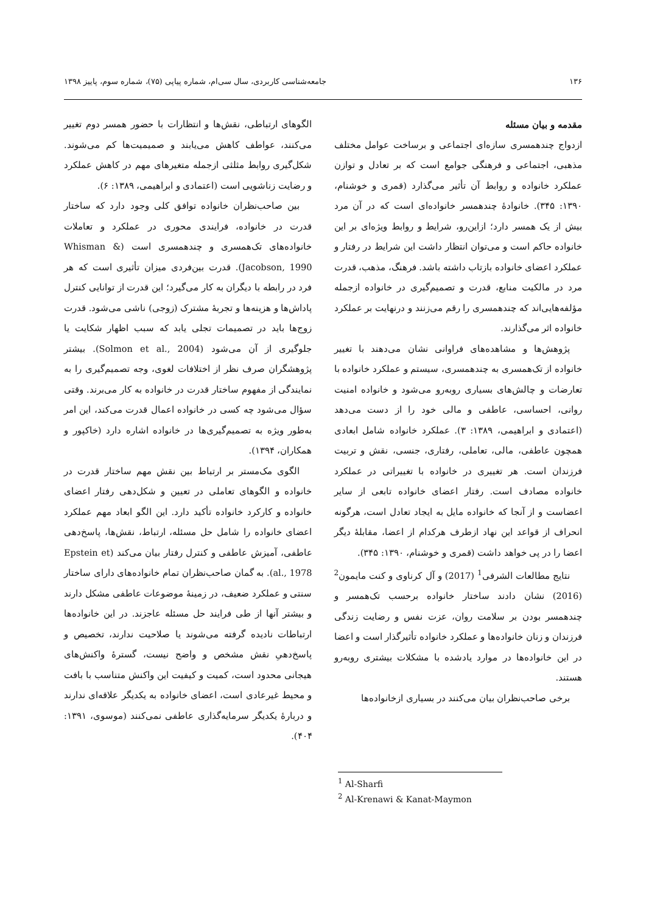۱۳۶ جامعه‌شناسی کاربردی، سال سی‌ام، شماره پیاپی (۷۵)، شماره سوم، پاییز ۱۳۹۸
مقدمه و بیان مسئله
ازدواج چندهمسری سازه‌ای اجتماعی و برساخت عوامل مختلف مذهبی، اجتماعی و فرهنگی جوامع است که بر تعادل و توازن عملکرد خانواده و روابط آن تأثیر می‌گذارد (قمری و خوشنام، ۱۳۹۰: ۳۴۵). خانوادۀ چندهمسر خانواده‌ای است که در آن مرد بیش از یک همسر دارد؛ ازاین‌رو، شرایط و روابط ویژه‌ای بر این خانواده حاکم است و می‌توان انتظار داشت این شرایط در رفتار و عملکرد اعضای خانواده بازتاب داشته باشد. فرهنگ، مذهب، قدرت مرد در مالکیت منابع، قدرت و تصمیم‌گیری در خانواده ازجمله مؤلفه‌هایی‌اند که چندهمسری را رقم می‌زنند و درنهایت بر عملکرد خانواده اثر می‌گذارند.
پژوهش‌ها و مشاهده‌های فراوانی نشان می‌دهند با تغییر خانواده از تک‌همسری به چندهمسری، سیستم و عملکرد خانواده با تعارضات و چالش‌های بسیاری روبه‌رو می‌شود و خانواده امنیت روانی، احساسی، عاطفی و مالی خود را از دست می‌دهد (اعتمادی و ابراهیمی، ۱۳۸۹: ۳). عملکرد خانواده شامل ابعادی همچون عاطفی، مالی، تعاملی، رفتاری، جنسی، نقش و تربیت فرزندان است. هر تغییری در خانواده با تغییراتی در عملکرد خانواده مصادف است. رفتار اعضای خانواده تابعی از سایر اعضاست و از آنجا که خانواده مایل به ایجاد تعادل است، هرگونه انحراف از قواعد این نهاد ازطرف هرکدام از اعضا، مقابلۀ دیگر اعضا را در پی خواهد داشت (قمری و خوشنام، ۱۳۹۰: ۳۴۵).
نتایج مطالعات الشرفی<sup>1</sup> (2017) و آل کرناوی و کنت مایمون<sup>2</sup> (2016) نشان دادند ساختار خانواده برحسب تک‌همسر و چندهمسر بودن بر سلامت روان، عزت نفس و رضایت زندگی فرزندان و زنان خانواده‌ها و عملکرد خانواده تأثیرگذار است و اعضا در این خانواده‌ها در موارد یادشده با مشکلات بیشتری روبه‌رو هستند.
برخی صاحب‌نظران بیان می‌کنند در بسیاری ازخانواده‌ها
الگوهای ارتباطی، نقش‌ها و انتظارات با حضور همسر دوم تغییر می‌کنند، عواطف کاهش می‌یابند و صمیمیت‌ها کم می‌شوند. شکل‌گیری روابط مثلثی ازجمله متغیرهای مهم در کاهش عملکرد و رضایت زناشویی است (اعتمادی و ابراهیمی، ۱۳۸۹: ۶).
بین صاحب‌نظران خانواده توافق کلی وجود دارد که ساختار قدرت در خانواده، فرایندی محوری در عملکرد و تعاملات خانواده‌های تک‌همسری و چندهمسری است (Whisman & Jacobson, 1990). قدرت بین‌فردی میزان تأثیری است که هر فرد در رابطه با دیگران به کار می‌گیرد؛ این قدرت از توانایی کنترل پاداش‌ها و هزینه‌ها و تجربۀ مشترک (زوجی) ناشی می‌شود. قدرت زوج‌ها باید در تصمیمات تجلی یابد که سبب اظهار شکایت یا جلوگیری از آن می‌شود (Solmon et al., 2004). بیشتر پژوهشگران صرف نظر از اختلافات لغوی، وجه تصمیم‌گیری را به نمایندگی از مفهوم ساختار قدرت در خانواده به کار می‌برند. وقتی سؤال می‌شود چه کسی در خانواده اعمال قدرت می‌کند، این امر به‌طور ویژه به تصمیم‌گیری‌ها در خانواده اشاره دارد (خاکپور و همکاران، ۱۳۹۴).
الگوی مک‌مستر بر ارتباط بین نقش مهم ساختار قدرت در خانواده و الگوهای تعاملی در تعیین و شکل‌دهی رفتار اعضای خانواده و کارکرد خانواده تأکید دارد. این الگو ابعاد مهم عملکرد اعضای خانواده را شامل حل مسئله، ارتباط، نقش‌ها، پاسخ‌دهی عاطفی، آمیزش عاطفی و کنترل رفتار بیان می‌کند (Epstein et al., 1978). به گمان صاحب‌نظران تمام خانواده‌های دارای ساختار سنتی و عملکرد ضعیف، در زمینۀ موضوعات عاطفی مشکل دارند و بیشتر آنها از طی فرایند حل مسئله عاجزند. در این خانواده‌ها ارتباطات نادیده گرفته می‌شوند یا صلاحیت ندارند، تخصیص و پاسخ‌دهیِ نقش مشخص و واضح نیست، گسترۀ واکنش‌های هیجانی محدود است، کمیت و کیفیت این واکنش متناسب با بافت و محیط غیرعادی است، اعضای خانواده به یکدیگر علاقه‌ای ندارند و دربارۀ یکدیگر سرمایه‌گذاری عاطفی نمی‌کنند (موسوی، ۱۳۹۱: ۴۰۴).
<sup>1</sup> Al-Sharfi
<sup>2</sup> Al-Krenawi & Kanat-Maymon